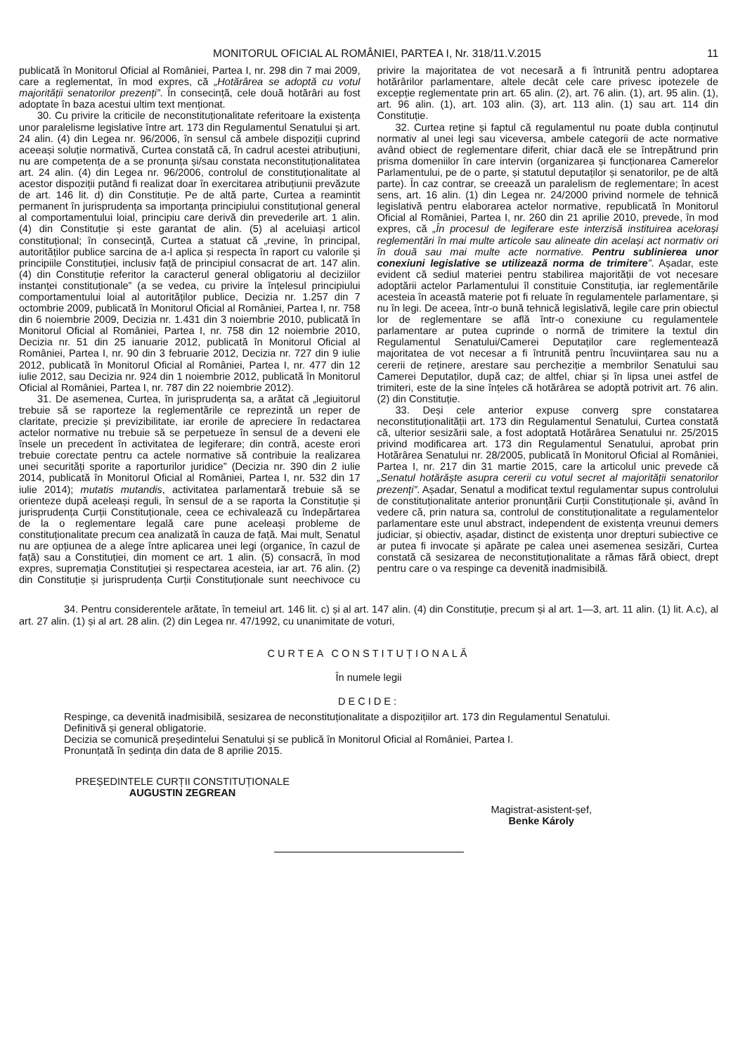MONITORUL OFICIAL AL ROMÂNIEI, PARTEA I, Nr. 318/11.V.2015 11
publicată în Monitorul Oficial al României, Partea I, nr. 298 din 7 mai 2009, care a reglementat, în mod expres, că „Hotărârea se adoptă cu votul majorității senatorilor prezenți”. În consecință, cele două hotărâri au fost adoptate în baza acestui ultim text menționat.
30. Cu privire la criticile de neconstituționalitate referitoare la existența unor paralelisme legislative între art. 173 din Regulamentul Senatului și art. 24 alin. (4) din Legea nr. 96/2006, în sensul că ambele dispoziții cuprind aceeași soluție normativă, Curtea constată că, în cadrul acestei atribuțiuni, nu are competența de a se pronunța și/sau constata neconstituționalitatea art. 24 alin. (4) din Legea nr. 96/2006, controlul de constituționalitate al acestor dispoziții putând fi realizat doar în exercitarea atribuțiunii prevăzute de art. 146 lit. d) din Constituție. Pe de altă parte, Curtea a reamintit permanent în jurisprudența sa importanța principiului constituțional general al comportamentului loial, principiu care derivă din prevederile art. 1 alin. (4) din Constituție și este garantat de alin. (5) al aceluiași articol constituțional; în consecință, Curtea a statuat că „revine, în principal, autorităților publice sarcina de a-l aplica și respecta în raport cu valorile și principiile Constituției, inclusiv față de principiul consacrat de art. 147 alin. (4) din Constituție referitor la caracterul general obligatoriu al deciziilor instanței constituționale” (a se vedea, cu privire la înțelesul principiului comportamentului loial al autorităților publice, Decizia nr. 1.257 din 7 octombrie 2009, publicată în Monitorul Oficial al României, Partea I, nr. 758 din 6 noiembrie 2009, Decizia nr. 1.431 din 3 noiembrie 2010, publicată în Monitorul Oficial al României, Partea I, nr. 758 din 12 noiembrie 2010, Decizia nr. 51 din 25 ianuarie 2012, publicată în Monitorul Oficial al României, Partea I, nr. 90 din 3 februarie 2012, Decizia nr. 727 din 9 iulie 2012, publicată în Monitorul Oficial al României, Partea I, nr. 477 din 12 iulie 2012, sau Decizia nr. 924 din 1 noiembrie 2012, publicată în Monitorul Oficial al României, Partea I, nr. 787 din 22 noiembrie 2012).
31. De asemenea, Curtea, în jurisprudența sa, a arătat că „legiuitorul trebuie să se raporteze la reglementările ce reprezintă un reper de claritate, precizie și previzibilitate, iar erorile de apreciere în redactarea actelor normative nu trebuie să se perpetueze în sensul de a deveni ele însele un precedent în activitatea de legiferare; din contră, aceste erori trebuie corectate pentru ca actele normative să contribuie la realizarea unei securități sporite a raporturilor juridice” (Decizia nr. 390 din 2 iulie 2014, publicată în Monitorul Oficial al României, Partea I, nr. 532 din 17 iulie 2014); mutatis mutandis, activitatea parlamentară trebuie să se orienteze după aceleași reguli, în sensul de a se raporta la Constituție și jurisprudența Curții Constituționale, ceea ce echivalează cu îndepărtarea de la o reglementare legală care pune aceleași probleme de constituționalitate precum cea analizată în cauza de față. Mai mult, Senatul nu are opțiunea de a alege între aplicarea unei legi (organice, în cazul de față) sau a Constituției, din moment ce art. 1 alin. (5) consacră, în mod expres, supremația Constituției și respectarea acesteia, iar art. 76 alin. (2) din Constituție și jurisprudența Curții Constituționale sunt neechivoce cu privire la majoritatea de vot necesară a fi întrunită pentru adoptarea hotărârilor parlamentare, altele decât cele care privesc ipotezele de excepție reglementate prin art. 65 alin. (2), art. 76 alin. (1), art. 95 alin. (1), art. 96 alin. (1), art. 103 alin. (3), art. 113 alin. (1) sau art. 114 din Constituție.
32. Curtea reține și faptul că regulamentul nu poate dubla conținutul normativ al unei legi sau viceversa, ambele categorii de acte normative având obiect de reglementare diferit, chiar dacă ele se întrepătrund prin prisma domeniilor în care intervin (organizarea și funcționarea Camerelor Parlamentului, pe de o parte, și statutul deputaților și senatorilor, pe de altă parte). În caz contrar, se creează un paralelism de reglementare; în acest sens, art. 16 alin. (1) din Legea nr. 24/2000 privind normele de tehnică legislativă pentru elaborarea actelor normative, republicată în Monitorul Oficial al României, Partea I, nr. 260 din 21 aprilie 2010, prevede, în mod expres, că „În procesul de legiferare este interzisă instituirea acelorași reglementări în mai multe articole sau alineate din același act normativ ori în două sau mai multe acte normative. Pentru sublinierea unor conexiuni legislative se utilizează norma de trimitere”. Așadar, este evident că sediul materiei pentru stabilirea majorității de vot necesare adoptării actelor Parlamentului îl constituie Constituția, iar reglementările acesteia în această materie pot fi reluate în regulamentele parlamentare, și nu în legi. De aceea, într-o bună tehnică legislativă, legile care prin obiectul lor de reglementare se află într-o conexiune cu regulamentele parlamentare ar putea cuprinde o normă de trimitere la textul din Regulamentul Senatului/Camerei Deputaților care reglementează majoritatea de vot necesar a fi întrunită pentru încuviințarea sau nu a cererii de reținere, arestare sau percheziție a membrilor Senatului sau Camerei Deputaților, după caz; de altfel, chiar și în lipsa unei astfel de trimiteri, este de la sine înțeles că hotărârea se adoptă potrivit art. 76 alin. (2) din Constituție.
33. Deși cele anterior expuse converg spre constatarea neconstituționalității art. 173 din Regulamentul Senatului, Curtea constată că, ulterior sesizării sale, a fost adoptată Hotărârea Senatului nr. 25/2015 privind modificarea art. 173 din Regulamentul Senatului, aprobat prin Hotărârea Senatului nr. 28/2005, publicată în Monitorul Oficial al României, Partea I, nr. 217 din 31 martie 2015, care la articolul unic prevede că „Senatul hotărăște asupra cererii cu votul secret al majorității senatorilor prezenți”. Așadar, Senatul a modificat textul regulamentar supus controlului de constituționalitate anterior pronunțării Curții Constituționale și, având în vedere că, prin natura sa, controlul de constituționalitate a regulamentelor parlamentare este unul abstract, independent de existența vreunui demers judiciar, și obiectiv, așadar, distinct de existența unor drepturi subiective ce ar putea fi invocate și apărate pe calea unei asemenea sesizări, Curtea constată că sesizarea de neconstituționalitate a rămas fără obiect, drept pentru care o va respinge ca devenită inadmisibilă.
34. Pentru considerentele arătate, în temeiul art. 146 lit. c) și al art. 147 alin. (4) din Constituție, precum și al art. 1—3, art. 11 alin. (1) lit. A.c), al art. 27 alin. (1) și al art. 28 alin. (2) din Legea nr. 47/1992, cu unanimitate de voturi,
CURTEA CONSTITUȚIONALĂ
În numele legii
DECIDE:
Respinge, ca devenită inadmisibilă, sesizarea de neconstituționalitate a dispozițiilor art. 173 din Regulamentul Senatului.
Definitivă și general obligatorie.
Decizia se comunică președintelui Senatului și se publică în Monitorul Oficial al României, Partea I.
Pronunțată în ședința din data de 8 aprilie 2015.
PREȘEDINTELE CURȚII CONSTITUȚIONALE
AUGUSTIN ZEGREAN
Magistrat-asistent-șef,
Benke Károly